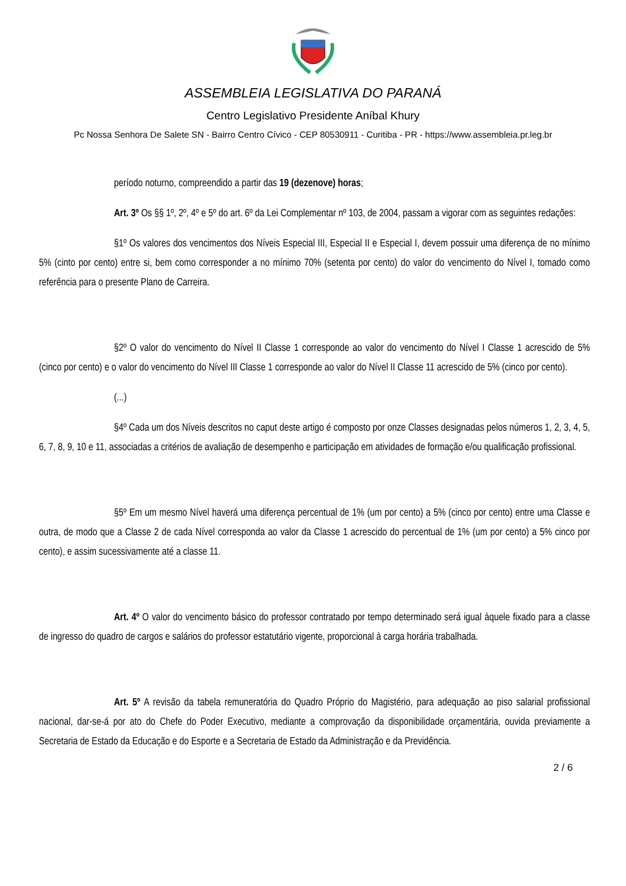ASSEMBLEIA LEGISLATIVA DO PARANÁ
Centro Legislativo Presidente Aníbal Khury
Pc Nossa Senhora De Salete SN - Bairro Centro Cívico - CEP 80530911 - Curitiba - PR - https://www.assembleia.pr.leg.br
período noturno, compreendido a partir das 19 (dezenove) horas;
Art. 3º Os §§ 1º, 2º, 4º e 5º do art. 6º da Lei Complementar nº 103, de 2004, passam a vigorar com as seguintes redações:
§1º Os valores dos vencimentos dos Níveis Especial III, Especial II e Especial I, devem possuir uma diferença de no mínimo 5% (cinto por cento) entre si, bem como corresponder a no mínimo 70% (setenta por cento) do valor do vencimento do Nível I, tomado como referência para o presente Plano de Carreira.
§2º O valor do vencimento do Nível II Classe 1 corresponde ao valor do vencimento do Nível I Classe 1 acrescido de 5% (cinco por cento) e o valor do vencimento do Nível III Classe 1 corresponde ao valor do Nível II Classe 11 acrescido de 5% (cinco por cento).
(...)
§4º Cada um dos Níveis descritos no caput deste artigo é composto por onze Classes designadas pelos números 1, 2, 3, 4, 5, 6, 7, 8, 9, 10 e 11, associadas a critérios de avaliação de desempenho e participação em atividades de formação e/ou qualificação profissional.
§5º Em um mesmo Nível haverá uma diferença percentual de 1% (um por cento) a 5% (cinco por cento) entre uma Classe e outra, de modo que a Classe 2 de cada Nível corresponda ao valor da Classe 1 acrescido do percentual de 1% (um por cento) a 5% cinco por cento), e assim sucessivamente até a classe 11.
Art. 4º O valor do vencimento básico do professor contratado por tempo determinado será igual àquele fixado para a classe de ingresso do quadro de cargos e salários do professor estatutário vigente, proporcional à carga horária trabalhada.
Art. 5º A revisão da tabela remuneratória do Quadro Próprio do Magistério, para adequação ao piso salarial profissional nacional, dar-se-á por ato do Chefe do Poder Executivo, mediante a comprovação da disponibilidade orçamentária, ouvida previamente a Secretaria de Estado da Educação e do Esporte e a Secretaria de Estado da Administração e da Previdência.
2 / 6